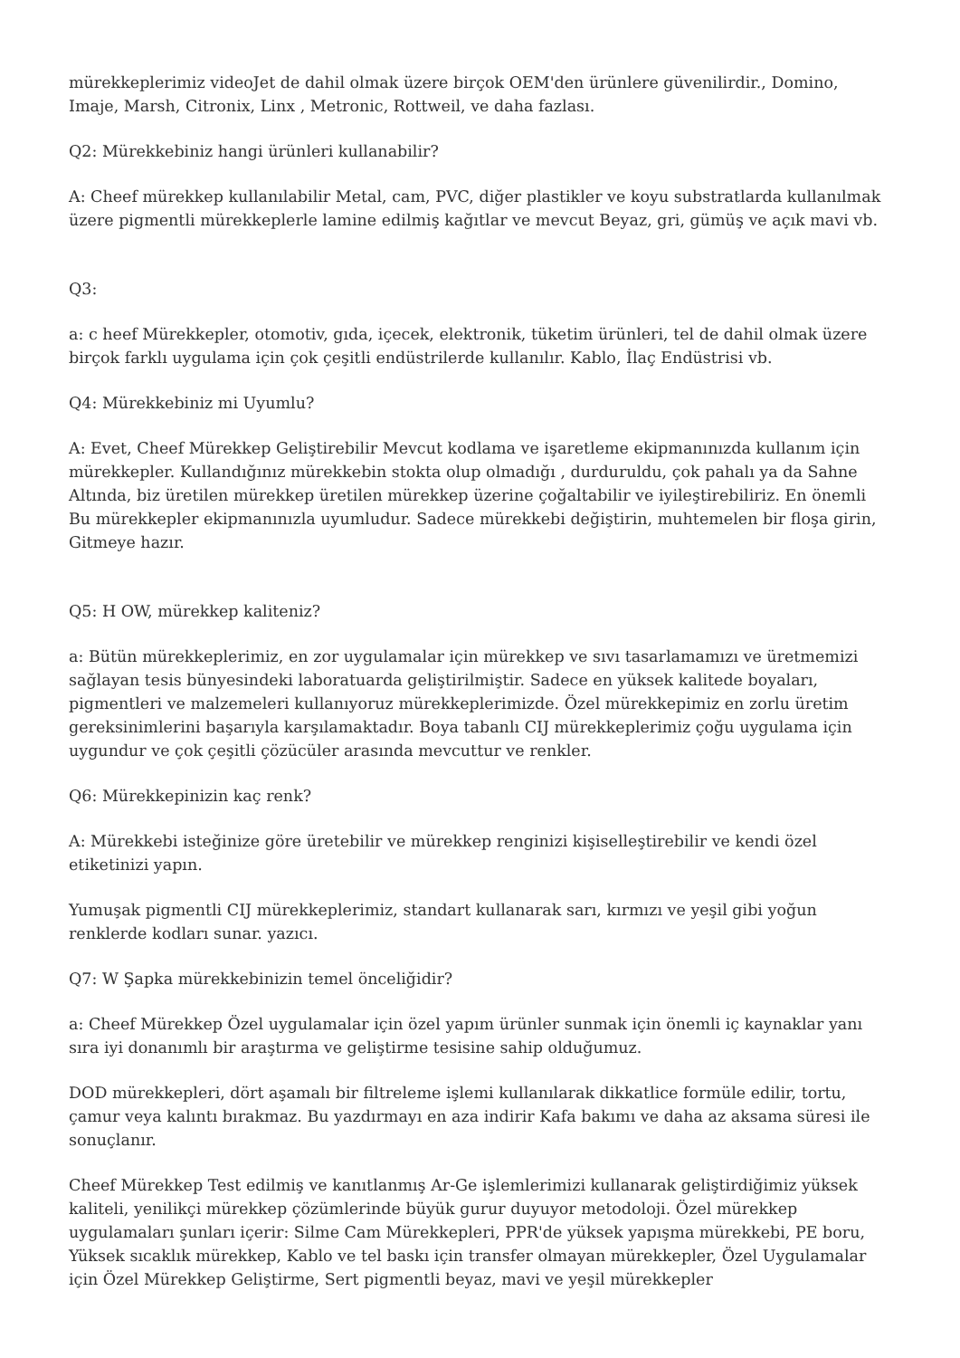mürekkeplerimiz videoJet de dahil olmak üzere birçok OEM'den ürünlere güvenilirdir., Domino, Imaje, Marsh, Citronix, Linx , Metronic, Rottweil, ve daha fazlası.
Q2: Mürekkebiniz hangi ürünleri kullanabilir?
A: Cheef mürekkep kullanılabilir Metal, cam, PVC, diğer plastikler ve koyu substratlarda kullanılmak üzere pigmentli mürekkeplerle lamine edilmiş kağıtlar ve mevcut Beyaz, gri, gümüş ve açık mavi vb.
Q3:
a: c heef Mürekkepler, otomotiv, gıda, içecek, elektronik, tüketim ürünleri, tel de dahil olmak üzere birçok farklı uygulama için çok çeşitli endüstrilerde kullanılır. Kablo, İlaç Endüstrisi vb.
Q4: Mürekkebiniz mi Uyumlu?
A: Evet, Cheef Mürekkep Geliştirebilir Mevcut kodlama ve işaretleme ekipmanınızda kullanım için mürekkepler. Kullandığınız mürekkebin stokta olup olmadığı , durduruldu, çok pahalı ya da Sahne Altında, biz üretilen mürekkep üretilen mürekkep üzerine çoğaltabilir ve iyileştirebiliriz. En önemli Bu mürekkepler ekipmanınızla uyumludur. Sadece mürekkebi değiştirin, muhtemelen bir floşa girin, Gitmeye hazır.
Q5: H OW, mürekkep kaliteniz?
a: Bütün mürekkeplerimiz, en zor uygulamalar için mürekkep ve sıvı tasarlamamızı ve üretmemizi sağlayan tesis bünyesindeki laboratuarda geliştirilmiştir. Sadece en yüksek kalitede boyaları, pigmentleri ve malzemeleri kullanıyoruz mürekkeplerimizde. Özel mürekkepimiz en zorlu üretim gereksinimlerini başarıyla karşılamaktadır. Boya tabanlı CIJ mürekkeplerimiz çoğu uygulama için uygundur ve çok çeşitli çözücüler arasında mevcuttur ve renkler.
Q6: Mürekkepinizin kaç renk?
A: Mürekkebi isteğinize göre üretebilir ve mürekkep renginizi kişiselleştirebilir ve kendi özel etiketinizi yapın.
Yumuşak pigmentli CIJ mürekkeplerimiz, standart kullanarak sarı, kırmızı ve yeşil gibi yoğun renklerde kodları sunar. yazıcı.
Q7: W Şapka mürekkebinizin temel önceliğidir?
a: Cheef Mürekkep Özel uygulamalar için özel yapım ürünler sunmak için önemli iç kaynaklar yanı sıra iyi donanımlı bir araştırma ve geliştirme tesisine sahip olduğumuz.
DOD mürekkepleri, dört aşamalı bir filtreleme işlemi kullanılarak dikkatlice formüle edilir, tortu, çamur veya kalıntı bırakmaz. Bu yazdırmayı en aza indirir Kafa bakımı ve daha az aksama süresi ile sonuçlanır.
Cheef Mürekkep Test edilmiş ve kanıtlanmış Ar-Ge işlemlerimizi kullanarak geliştirdiğimiz yüksek kaliteli, yenilikçi mürekkep çözümlerinde büyük gurur duyuyor metodoloji. Özel mürekkep uygulamaları şunları içerir: Silme Cam Mürekkepleri, PPR'de yüksek yapışma mürekkebi, PE boru, Yüksek sıcaklık mürekkep, Kablo ve tel baskı için transfer olmayan mürekkepler, Özel Uygulamalar için Özel Mürekkep Geliştirme, Sert pigmentli beyaz, mavi ve yeşil mürekkepler